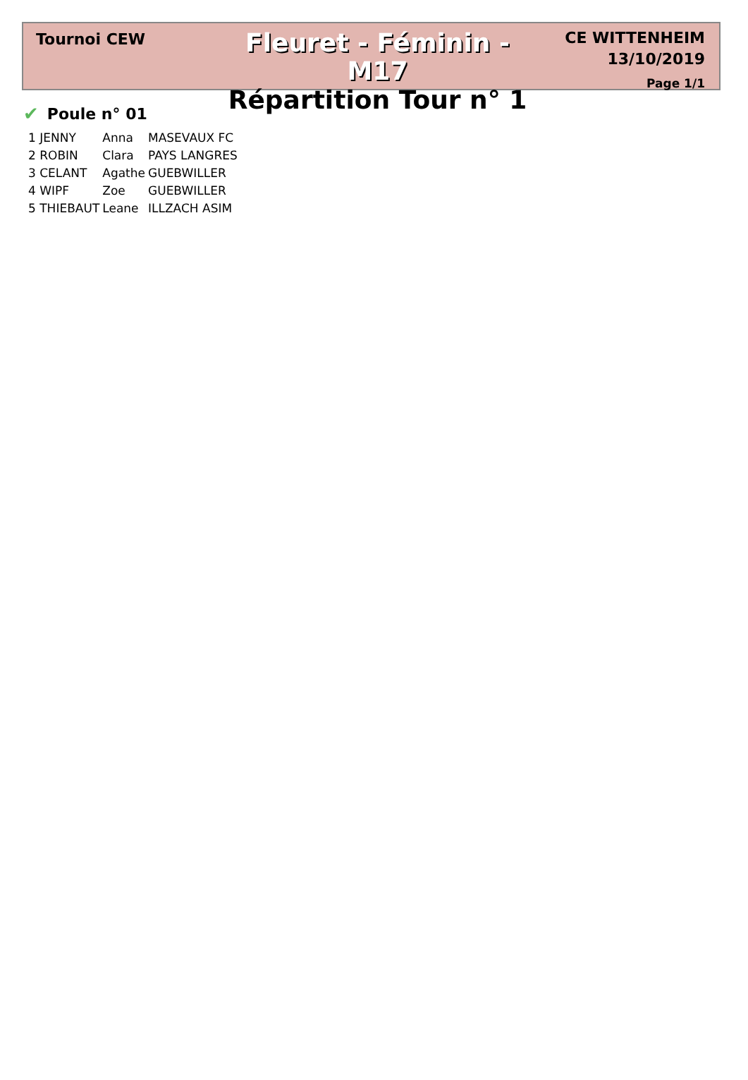Tournoi CEW
Fleuret - Féminin - M17
Répartition Tour n° 1
CE WITTENHEIM
13/10/2019
Page 1/1
✔ Poule n° 01
| 1 JENNY | Anna | MASEVAUX FC |
| 2 ROBIN | Clara | PAYS LANGRES |
| 3 CELANT | Agathe | GUEBWILLER |
| 4 WIPF | Zoe | GUEBWILLER |
| 5 THIEBAUT | Leane | ILLZACH ASIM |